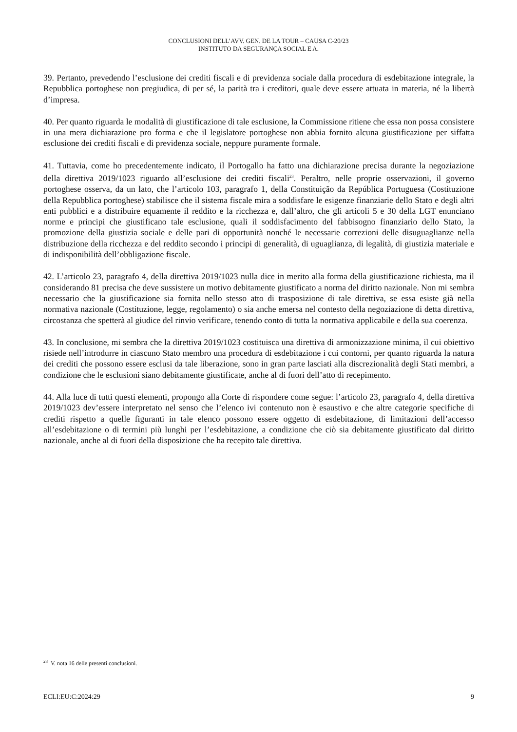CONCLUSIONI DELL’AVV. GEN. DE LA TOUR – CAUSA C-20/23
INSTITUTO DA SEGURANÇA SOCIAL E A.
39. Pertanto, prevedendo l’esclusione dei crediti fiscali e di previdenza sociale dalla procedura di esdebitazione integrale, la Repubblica portoghese non pregiudica, di per sé, la parità tra i creditori, quale deve essere attuata in materia, né la libertà d’impresa.
40. Per quanto riguarda le modalità di giustificazione di tale esclusione, la Commissione ritiene che essa non possa consistere in una mera dichiarazione pro forma e che il legislatore portoghese non abbia fornito alcuna giustificazione per siffatta esclusione dei crediti fiscali e di previdenza sociale, neppure puramente formale.
41. Tuttavia, come ho precedentemente indicato, il Portogallo ha fatto una dichiarazione precisa durante la negoziazione della direttiva 2019/1023 riguardo all’esclusione dei crediti fiscali<sup>23</sup>. Peraltro, nelle proprie osservazioni, il governo portoghese osserva, da un lato, che l’articolo 103, paragrafo 1, della Constituição da República Portuguesa (Costituzione della Repubblica portoghese) stabilisce che il sistema fiscale mira a soddisfare le esigenze finanziarie dello Stato e degli altri enti pubblici e a distribuire equamente il reddito e la ricchezza e, dall’altro, che gli articoli 5 e 30 della LGT enunciano norme e principi che giustificano tale esclusione, quali il soddisfacimento del fabbisogno finanziario dello Stato, la promozione della giustizia sociale e delle pari di opportunità nonché le necessarie correzioni delle disuguaglianze nella distribuzione della ricchezza e del reddito secondo i principi di generalità, di uguaglianza, di legalità, di giustizia materiale e di indisponibilità dell’obbligazione fiscale.
42. L’articolo 23, paragrafo 4, della direttiva 2019/1023 nulla dice in merito alla forma della giustificazione richiesta, ma il considerando 81 precisa che deve sussistere un motivo debitamente giustificato a norma del diritto nazionale. Non mi sembra necessario che la giustificazione sia fornita nello stesso atto di trasposizione di tale direttiva, se essa esiste già nella normativa nazionale (Costituzione, legge, regolamento) o sia anche emersa nel contesto della negoziazione di detta direttiva, circostanza che spetterà al giudice del rinvio verificare, tenendo conto di tutta la normativa applicabile e della sua coerenza.
43. In conclusione, mi sembra che la direttiva 2019/1023 costituisca una direttiva di armonizzazione minima, il cui obiettivo risiede nell’introdurre in ciascuno Stato membro una procedura di esdebitazione i cui contorni, per quanto riguarda la natura dei crediti che possono essere esclusi da tale liberazione, sono in gran parte lasciati alla discrezionalità degli Stati membri, a condizione che le esclusioni siano debitamente giustificate, anche al di fuori dell’atto di recepimento.
44. Alla luce di tutti questi elementi, propongo alla Corte di rispondere come segue: l’articolo 23, paragrafo 4, della direttiva 2019/1023 dev’essere interpretato nel senso che l’elenco ivi contenuto non è esaustivo e che altre categorie specifiche di crediti rispetto a quelle figuranti in tale elenco possono essere oggetto di esdebitazione, di limitazioni dell’accesso all’esdebitazione o di termini più lunghi per l’esdebitazione, a condizione che ciò sia debitamente giustificato dal diritto nazionale, anche al di fuori della disposizione che ha recepito tale direttiva.
<sup>23</sup> V. nota 16 delle presenti conclusioni.
ECLI:EU:C:2024:29 9